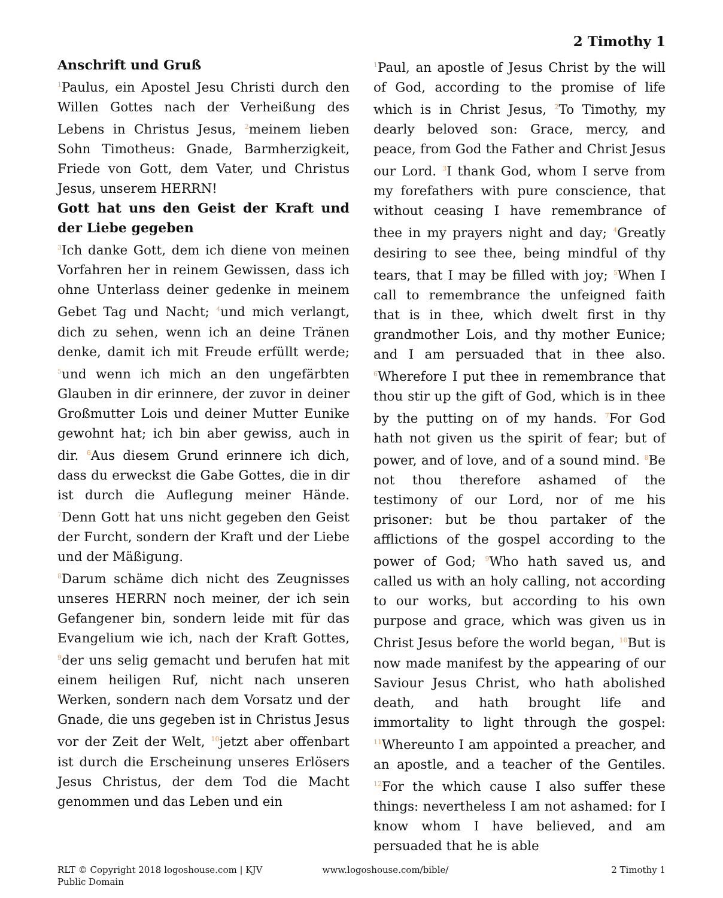2 Timothy 1
Anschrift und Gruß
<sup>1</sup> Paulus, ein Apostel Jesu Christi durch den Willen Gottes nach der Verheißung des Lebens in Christus Jesus, <sup>2</sup>meinem lieben Sohn Timotheus: Gnade, Barmherzigkeit, Friede von Gott, dem Vater, und Christus Jesus, unserem HERRN!
Gott hat uns den Geist der Kraft und der Liebe gegeben
<sup>3</sup> Ich danke Gott, dem ich diene von meinen Vorfahren her in reinem Gewissen, dass ich ohne Unterlass deiner gedenke in meinem Gebet Tag und Nacht; <sup>4</sup>und mich verlangt, dich zu sehen, wenn ich an deine Tränen denke, damit ich mit Freude erfüllt werde; <sup>5</sup>und wenn ich mich an den ungefärbten Glauben in dir erinnere, der zuvor in deiner Großmutter Lois und deiner Mutter Eunike gewohnt hat; ich bin aber gewiss, auch in dir. <sup>6</sup>Aus diesem Grund erinnere ich dich, dass du erweckst die Gabe Gottes, die in dir ist durch die Auflegung meiner Hände. <sup>7</sup>Denn Gott hat uns nicht gegeben den Geist der Furcht, sondern der Kraft und der Liebe und der Mäßigung.
<sup>8</sup> Darum schäme dich nicht des Zeugnisses unseres HERRN noch meiner, der ich sein Gefangener bin, sondern leide mit für das Evangelium wie ich, nach der Kraft Gottes, <sup>9</sup>der uns selig gemacht und berufen hat mit einem heiligen Ruf, nicht nach unseren Werken, sondern nach dem Vorsatz und der Gnade, die uns gegeben ist in Christus Jesus vor der Zeit der Welt, <sup>10</sup>jetzt aber offenbart ist durch die Erscheinung unseres Erlösers Jesus Christus, der dem Tod die Macht genommen und das Leben und ein
<sup>1</sup> Paul, an apostle of Jesus Christ by the will of God, according to the promise of life which is in Christ Jesus, <sup>2</sup>To Timothy, my dearly beloved son: Grace, mercy, and peace, from God the Father and Christ Jesus our Lord. <sup>3</sup>I thank God, whom I serve from my forefathers with pure conscience, that without ceasing I have remembrance of thee in my prayers night and day; <sup>4</sup>Greatly desiring to see thee, being mindful of thy tears, that I may be filled with joy; <sup>5</sup>When I call to remembrance the unfeigned faith that is in thee, which dwelt first in thy grandmother Lois, and thy mother Eunice; and I am persuaded that in thee also. <sup>6</sup>Wherefore I put thee in remembrance that thou stir up the gift of God, which is in thee by the putting on of my hands. <sup>7</sup>For God hath not given us the spirit of fear; but of power, and of love, and of a sound mind. <sup>8</sup>Be not thou therefore ashamed of the testimony of our Lord, nor of me his prisoner: but be thou partaker of the afflictions of the gospel according to the power of God; <sup>9</sup>Who hath saved us, and called us with an holy calling, not according to our works, but according to his own purpose and grace, which was given us in Christ Jesus before the world began, <sup>10</sup>But is now made manifest by the appearing of our Saviour Jesus Christ, who hath abolished death, and hath brought life and immortality to light through the gospel: <sup>11</sup>Whereunto I am appointed a preacher, and an apostle, and a teacher of the Gentiles. <sup>12</sup>For the which cause I also suffer these things: nevertheless I am not ashamed: for I know whom I have believed, and am persuaded that he is able
RLT © Copyright 2018 logoshouse.com | KJV Public Domain
www.logoshouse.com/bible/ 2 Timothy 1